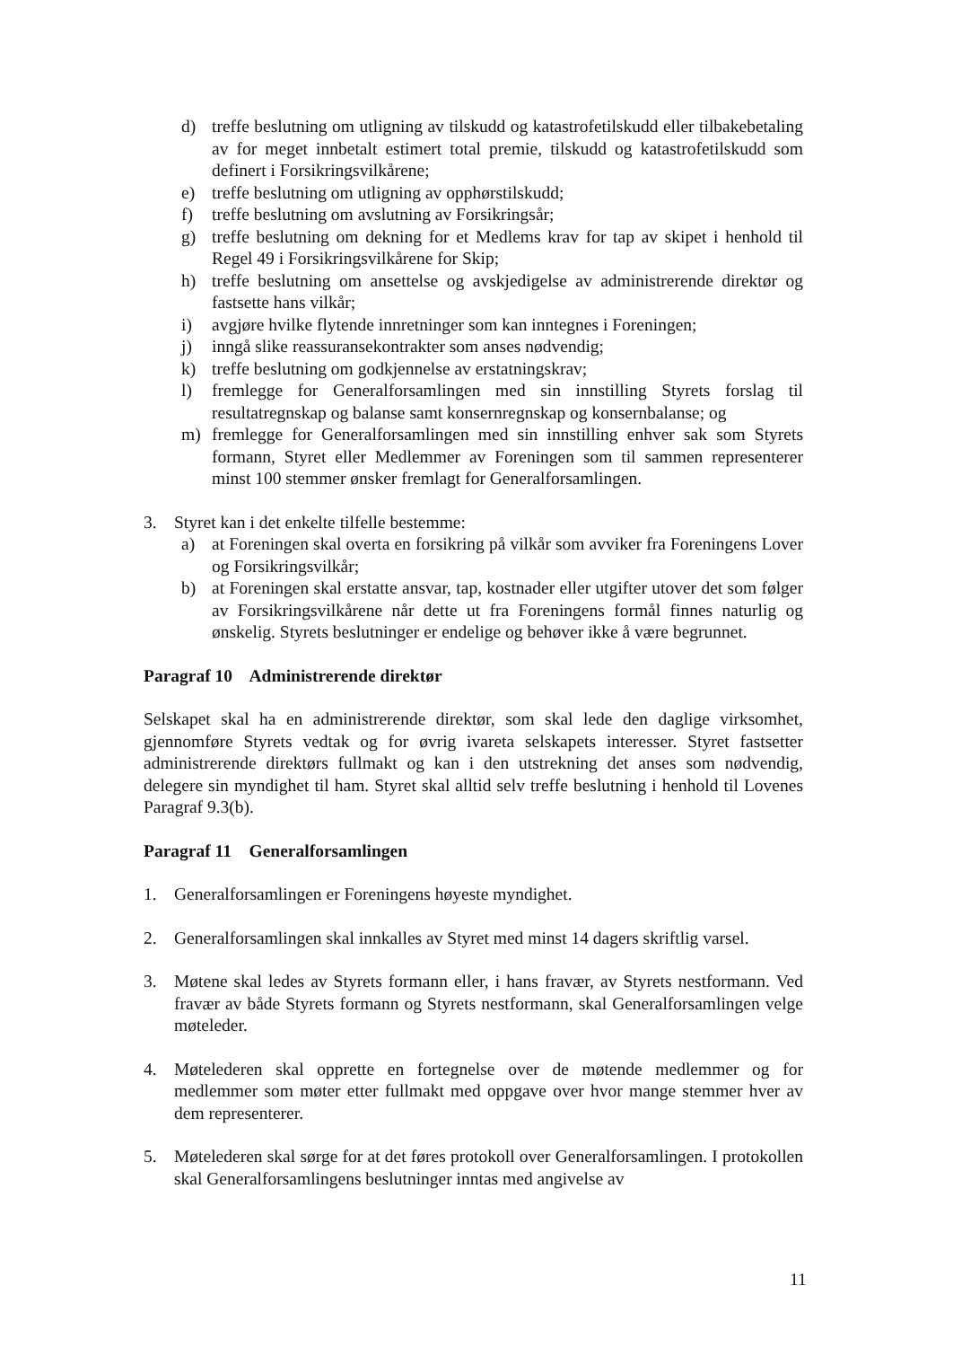d) treffe beslutning om utligning av tilskudd og katastrofetilskudd eller tilbakebetaling av for meget innbetalt estimert total premie, tilskudd og katastrofetilskudd som definert i Forsikringsvilkårene;
e) treffe beslutning om utligning av opphørstilskudd;
f) treffe beslutning om avslutning av Forsikringsår;
g) treffe beslutning om dekning for et Medlems krav for tap av skipet i henhold til Regel 49 i Forsikringsvilkårene for Skip;
h) treffe beslutning om ansettelse og avskjedigelse av administrerende direktør og fastsette hans vilkår;
i) avgjøre hvilke flytende innretninger som kan inntegnes i Foreningen;
j) inngå slike reassuransekontrakter som anses nødvendig;
k) treffe beslutning om godkjennelse av erstatningskrav;
l) fremlegge for Generalforsamlingen med sin innstilling Styrets forslag til resultatregnskap og balanse samt konsernregnskap og konsernbalanse; og
m) fremlegge for Generalforsamlingen med sin innstilling enhver sak som Styrets formann, Styret eller Medlemmer av Foreningen som til sammen representerer minst 100 stemmer ønsker fremlagt for Generalforsamlingen.
3. Styret kan i det enkelte tilfelle bestemme:
a) at Foreningen skal overta en forsikring på vilkår som avviker fra Foreningens Lover og Forsikringsvilkår;
b) at Foreningen skal erstatte ansvar, tap, kostnader eller utgifter utover det som følger av Forsikringsvilkårene når dette ut fra Foreningens formål finnes naturlig og ønskelig. Styrets beslutninger er endelige og behøver ikke å være begrunnet.
Paragraf 10 Administrerende direktør
Selskapet skal ha en administrerende direktør, som skal lede den daglige virksomhet, gjennomføre Styrets vedtak og for øvrig ivareta selskapets interesser. Styret fastsetter administrerende direktørs fullmakt og kan i den utstrekning det anses som nødvendig, delegere sin myndighet til ham. Styret skal alltid selv treffe beslutning i henhold til Lovenes Paragraf 9.3(b).
Paragraf 11 Generalforsamlingen
1. Generalforsamlingen er Foreningens høyeste myndighet.
2. Generalforsamlingen skal innkalles av Styret med minst 14 dagers skriftlig varsel.
3. Møtene skal ledes av Styrets formann eller, i hans fravær, av Styrets nestformann. Ved fravær av både Styrets formann og Styrets nestformann, skal Generalforsamlingen velge møteleder.
4. Møtelederen skal opprette en fortegnelse over de møtende medlemmer og for medlemmer som møter etter fullmakt med oppgave over hvor mange stemmer hver av dem representerer.
5. Møtelederen skal sørge for at det føres protokoll over Generalforsamlingen. I protokollen skal Generalforsamlingens beslutninger inntas med angivelse av
11